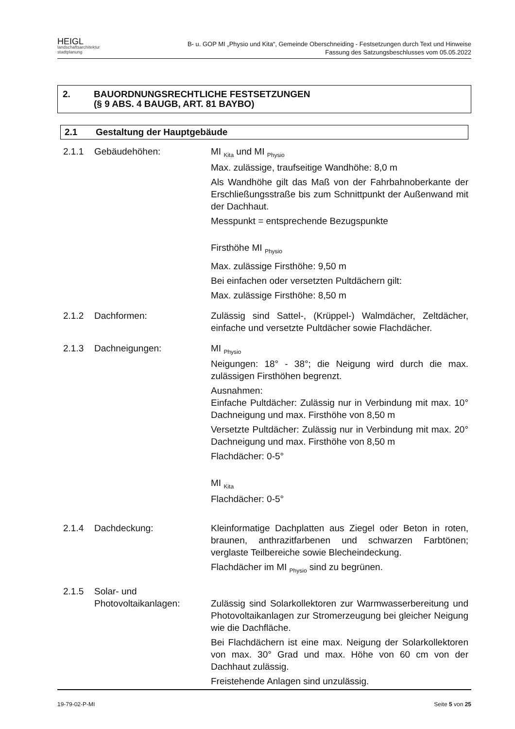HEIGL
landschaftsarchitektur
stadtplanung
B- u. GOP MI „Physio und Kita“, Gemeinde Oberschneiding - Festsetzungen durch Text und Hinweise
Fassung des Satzungsbeschlusses vom 05.05.2022
2. BAUORDNUNGSRECHTLICHE FESTSETZUNGEN
(§ 9 ABS. 4 BAUGB, ART. 81 BAYBO)
2.1 Gestaltung der Hauptgebäude
2.1.1 Gebäudehöhen: MI <sub>Kita</sub> und MI <sub>Physio</sub>
Max. zulässige, traufseitige Wandhöhe: 8,0 m
Als Wandhöhe gilt das Maß von der Fahrbahnoberkante der Erschließungsstraße bis zum Schnittpunkt der Außenwand mit der Dachhaut.
Messpunkt = entsprechende Bezugspunkte
Firsthöhe MI <sub>Physio</sub>
Max. zulässige Firsthöhe: 9,50 m
Bei einfachen oder versetzten Pultdächern gilt:
Max. zulässige Firsthöhe: 8,50 m
2.1.2 Dachformen: Zulässig sind Sattel-, (Krüppel-) Walmdächer, Zeltdächer, einfache und versetzte Pultdächer sowie Flachdächer.
2.1.3 Dachneigungen: MI <sub>Physio</sub>
Neigungen: 18° - 38°; die Neigung wird durch die max. zulässigen Firsthöhen begrenzt.
Ausnahmen:
Einfache Pultdächer: Zulässig nur in Verbindung mit max. 10° Dachneigung und max. Firsthöhe von 8,50 m
Versetzte Pultdächer: Zulässig nur in Verbindung mit max. 20° Dachneigung und max. Firsthöhe von 8,50 m
Flachdächer: 0-5°
MI <sub>Kita</sub>
Flachdächer: 0-5°
2.1.4 Dachdeckung: Kleinformatige Dachplatten aus Ziegel oder Beton in roten, braunen, anthrazitfarbenen und schwarzen Farbtönen; verglaste Teilbereiche sowie Blecheindeckung.
Flachdächer im MI <sub>Physio</sub> sind zu begrünen.
2.1.5 Solar- und
Photovoltaikanlagen:
Zulässig sind Solarkollektoren zur Warmwasserbereitung und Photovoltaikanlagen zur Stromerzeugung bei gleicher Neigung wie die Dachfläche.
Bei Flachdächern ist eine max. Neigung der Solarkollektoren von max. 30° Grad und max. Höhe von 60 cm von der Dachhaut zulässig.
Freistehende Anlagen sind unzulässig.
19-79-02-P-MI Seite 5 von 25